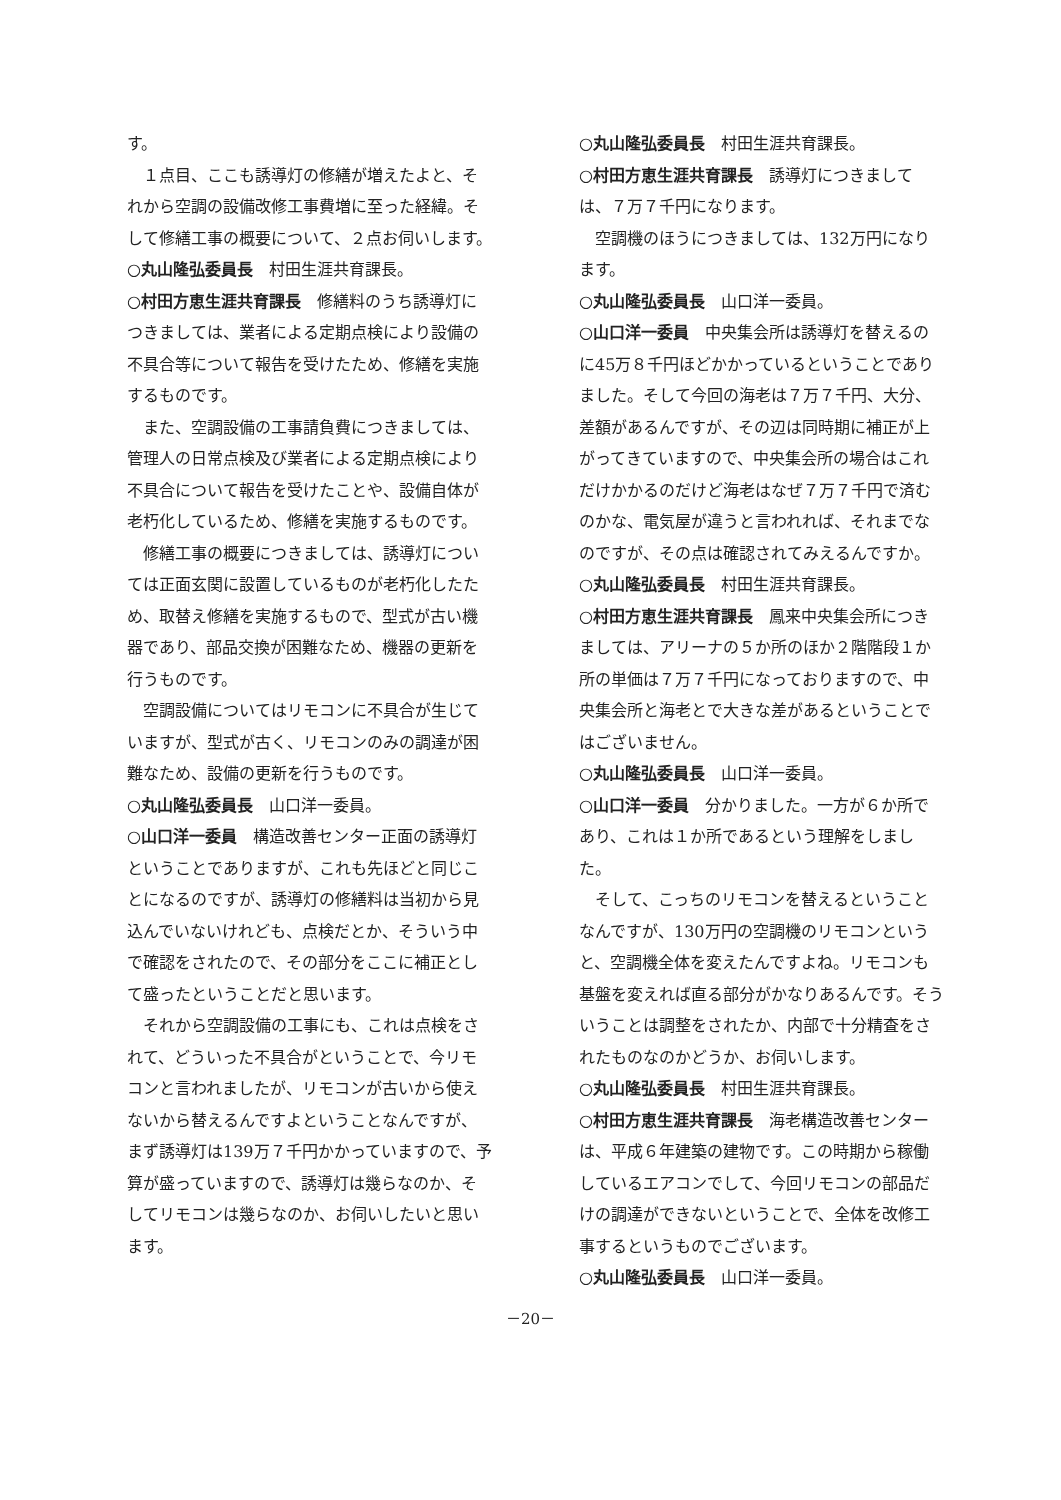す。
１点目、ここも誘導灯の修繕が増えたよと、それから空調の設備改修工事費増に至った経緯。そして修繕工事の概要について、２点お伺いします。
○丸山隆弘委員長　村田生涯共育課長。
○村田方恵生涯共育課長　修繕料のうち誘導灯につきましては、業者による定期点検により設備の不具合等について報告を受けたため、修繕を実施するものです。
また、空調設備の工事請負費につきましては、管理人の日常点検及び業者による定期点検により不具合について報告を受けたことや、設備自体が老朽化しているため、修繕を実施するものです。
修繕工事の概要につきましては、誘導灯については正面玄関に設置しているものが老朽化したため、取替え修繕を実施するもので、型式が古い機器であり、部品交換が困難なため、機器の更新を行うものです。
空調設備についてはリモコンに不具合が生じていますが、型式が古く、リモコンのみの調達が困難なため、設備の更新を行うものです。
○丸山隆弘委員長　山口洋一委員。
○山口洋一委員　構造改善センター正面の誘導灯ということでありますが、これも先ほどと同じことになるのですが、誘導灯の修繕料は当初から見込んでいないけれども、点検だとか、そういう中で確認をされたので、その部分をここに補正として盛ったということだと思います。
それから空調設備の工事にも、これは点検をされて、どういった不具合がということで、今リモコンと言われましたが、リモコンが古いから使えないから替えるんですよということなんですが、まず誘導灯は139万７千円かかっていますので、予算が盛っていますので、誘導灯は幾らなのか、そしてリモコンは幾らなのか、お伺いしたいと思います。
○丸山隆弘委員長　村田生涯共育課長。
○村田方恵生涯共育課長　誘導灯につきましては、７万７千円になります。
空調機のほうにつきましては、132万円になります。
○丸山隆弘委員長　山口洋一委員。
○山口洋一委員　中央集会所は誘導灯を替えるのに45万８千円ほどかかっているということでありました。そして今回の海老は７万７千円、大分、差額があるんですが、その辺は同時期に補正が上がってきていますので、中央集会所の場合はこれだけかかるのだけど海老はなぜ７万７千円で済むのかな、電気屋が違うと言われれば、それまでなのですが、その点は確認されてみえるんですか。
○丸山隆弘委員長　村田生涯共育課長。
○村田方恵生涯共育課長　鳳来中央集会所につきましては、アリーナの５か所のほか２階階段１か所の単価は７万７千円になっておりますので、中央集会所と海老とで大きな差があるということではございません。
○丸山隆弘委員長　山口洋一委員。
○山口洋一委員　分かりました。一方が６か所であり、これは１か所であるという理解をしました。
そして、こっちのリモコンを替えるということなんですが、130万円の空調機のリモコンというと、空調機全体を変えたんですよね。リモコンも基盤を変えれば直る部分がかなりあるんです。そういうことは調整をされたか、内部で十分精査をされたものなのかどうか、お伺いします。
○丸山隆弘委員長　村田生涯共育課長。
○村田方恵生涯共育課長　海老構造改善センターは、平成６年建築の建物です。この時期から稼働しているエアコンでして、今回リモコンの部品だけの調達ができないということで、全体を改修工事するというものでございます。
○丸山隆弘委員長　山口洋一委員。
－20－